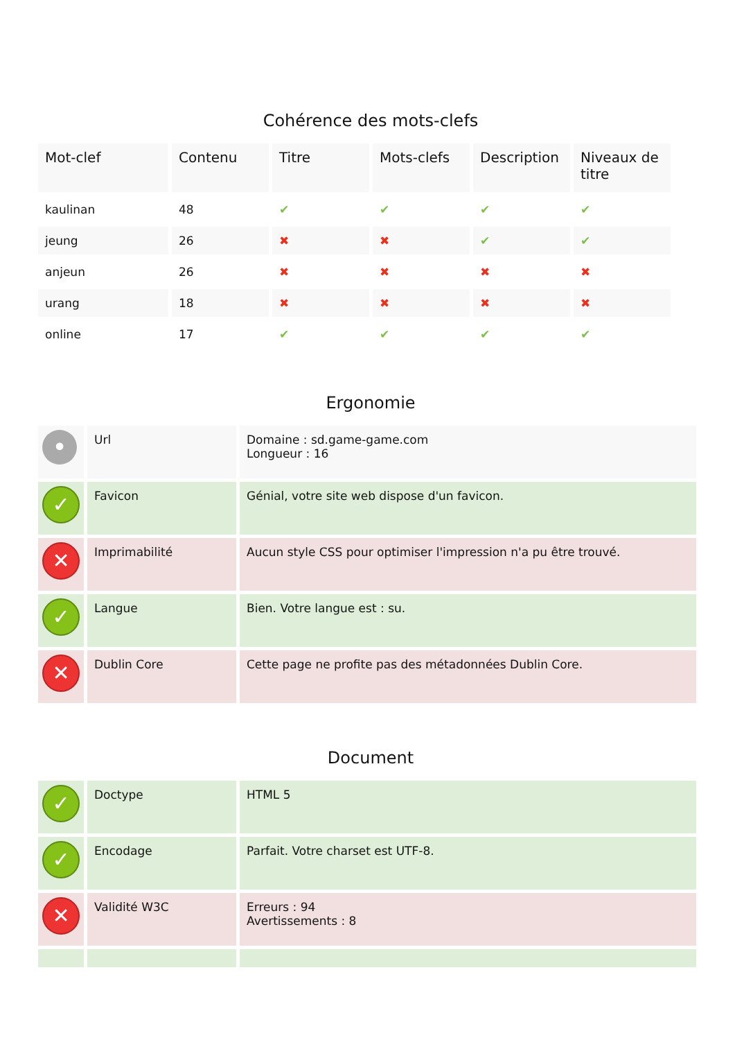Cohérence des mots-clefs
| Mot-clef | Contenu | Titre | Mots-clefs | Description | Niveaux de titre |
| --- | --- | --- | --- | --- | --- |
| kaulinan | 48 | ✔ | ✔ | ✔ | ✔ |
| jeung | 26 | ✖ | ✖ | ✔ | ✔ |
| anjeun | 26 | ✖ | ✖ | ✖ | ✖ |
| urang | 18 | ✖ | ✖ | ✖ | ✖ |
| online | 17 | ✔ | ✔ | ✔ | ✔ |
Ergonomie
| • | Url | Domaine : sd.game-game.com Longueur : 16 |
| ✓ | Favicon | Génial, votre site web dispose d'un favicon. |
| ✕ | Imprimabilité | Aucun style CSS pour optimiser l'impression n'a pu être trouvé. |
| ✓ | Langue | Bien. Votre langue est : su. |
| ✕ | Dublin Core | Cette page ne profite pas des métadonnées Dublin Core. |
Document
| ✓ | Doctype | HTML 5 |
| ✓ | Encodage | Parfait. Votre charset est UTF-8. |
| ✕ | Validité W3C | Erreurs : 94 Avertissements : 8 |